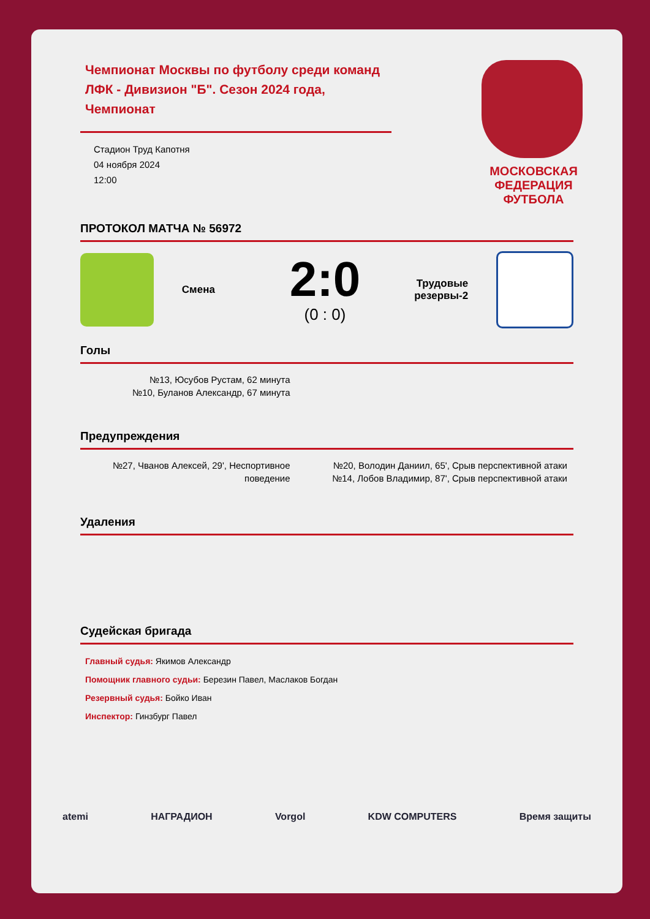Чемпионат Москвы по футболу среди команд ЛФК - Дивизион "Б". Сезон 2024 года, Чемпионат
Стадион Труд Капотня
04 ноября 2024
12:00
МОСКОВСКАЯ
ФЕДЕРАЦИЯ
ФУТБОЛА
ПРОТОКОЛ МАТЧА № 56972
Смена
2:0
(0 : 0)
Трудовые резервы-2
Голы
№13, Юсубов Рустам, 62 минута
№10, Буланов Александр, 67 минута
Предупреждения
№27, Чванов Алексей, 29', Неспортивное поведение
№20, Володин Даниил, 65', Срыв перспективной атаки
№14, Лобов Владимир, 87', Срыв перспективной атаки
Удаления
Судейская бригада
Главный судья: Якимов Александр
Помощник главного судьи: Березин Павел, Маслаков Богдан
Резервный судья: Бойко Иван
Инспектор: Гинзбург Павел
atemi НАГРАДИОН Vorgol KDW COMPUTERS Время защиты